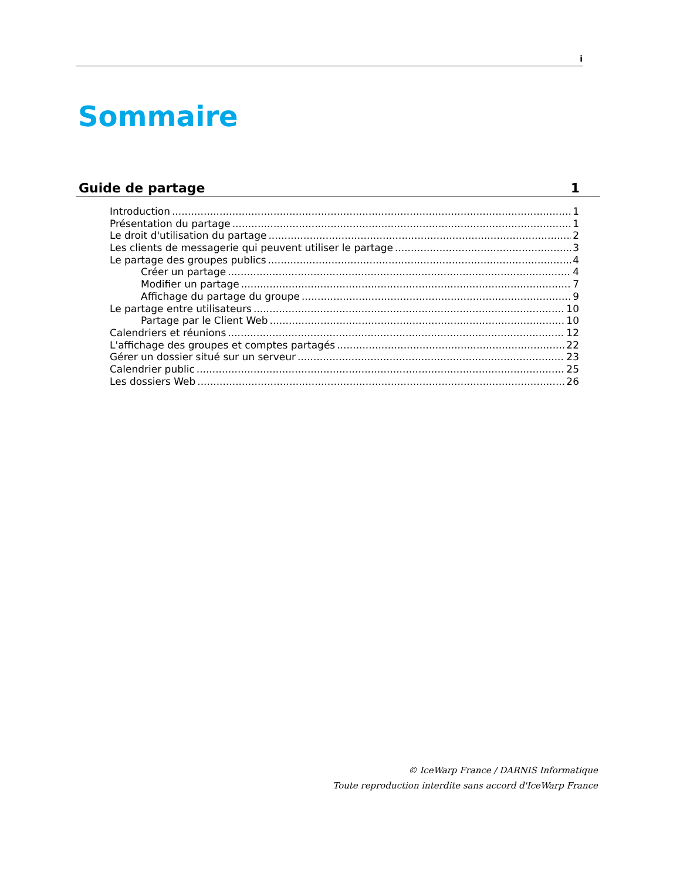i
Sommaire
Guide de partage 1
Introduction 1
Présentation du partage 1
Le droit d'utilisation du partage 2
Les clients de messagerie qui peuvent utiliser le partage 3
Le partage des groupes publics 4
Créer un partage 4
Modifier un partage 7
Affichage du partage du groupe 9
Le partage entre utilisateurs 10
Partage par le Client Web 10
Calendriers et réunions 12
L'affichage des groupes et comptes partagés 22
Gérer un dossier situé sur un serveur 23
Calendrier public 25
Les dossiers Web 26
© IceWarp France / DARNIS Informatique
Toute reproduction interdite sans accord d'IceWarp France